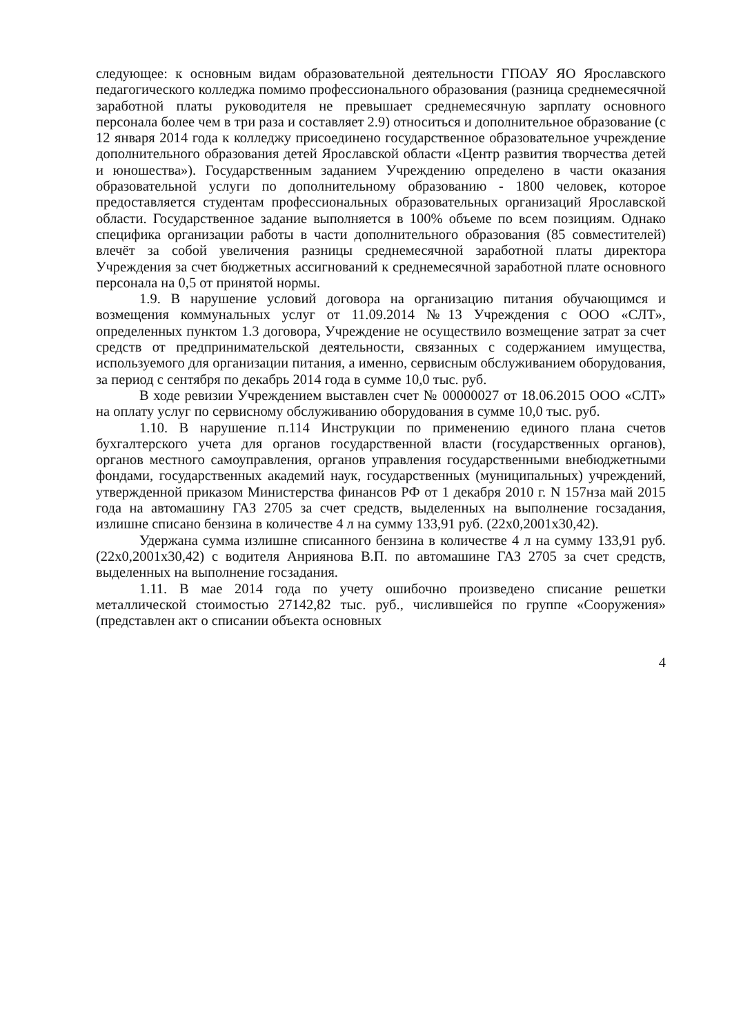следующее: к основным видам образовательной деятельности ГПОАУ ЯО Ярославского педагогического колледжа помимо профессионального образования (разница среднемесячной заработной платы руководителя не превышает среднемесячную зарплату основного персонала более чем в три раза и составляет 2.9) относиться и дополнительное образование (с 12 января 2014 года к колледжу присоединено государственное образовательное учреждение дополнительного образования детей Ярославской области «Центр развития творчества детей и юношества»). Государственным заданием Учреждению определено в части оказания образовательной услуги по дополнительному образованию - 1800 человек, которое предоставляется студентам профессиональных образовательных организаций Ярославской области. Государственное задание выполняется в 100% объеме по всем позициям. Однако специфика организации работы в части дополнительного образования (85 совместителей) влечёт за собой увеличения разницы среднемесячной заработной платы директора Учреждения за счет бюджетных ассигнований к среднемесячной заработной плате основного персонала на 0,5 от принятой нормы.
1.9. В нарушение условий договора на организацию питания обучающимся и возмещения коммунальных услуг от 11.09.2014 №13 Учреждения с ООО «СЛТ», определенных пунктом 1.3 договора, Учреждение не осуществило возмещение затрат за счет средств от предпринимательской деятельности, связанных с содержанием имущества, используемого для организации питания, а именно, сервисным обслуживанием оборудования, за период с сентября по декабрь 2014 года в сумме 10,0 тыс. руб.
В ходе ревизии Учреждением выставлен счет № 00000027 от 18.06.2015 ООО «СЛТ» на оплату услуг по сервисному обслуживанию оборудования в сумме 10,0 тыс. руб.
1.10. В нарушение п.114 Инструкции по применению единого плана счетов бухгалтерского учета для органов государственной власти (государственных органов), органов местного самоуправления, органов управления государственными внебюджетными фондами, государственных академий наук, государственных (муниципальных) учреждений, утвержденной приказом Министерства финансов РФ от 1 декабря 2010 г. N 157нза май 2015 года на автомашину ГАЗ 2705 за счет средств, выделенных на выполнение госзадания, излишне списано бензина в количестве 4 л на сумму 133,91 руб. (22х0,2001х30,42).
Удержана сумма излишне списанного бензина в количестве 4 л на сумму 133,91 руб. (22х0,2001х30,42) с водителя Анриянова В.П. по автомашине ГАЗ 2705 за счет средств, выделенных на выполнение госзадания.
1.11. В мае 2014 года по учету ошибочно произведено списание решетки металлической стоимостью 27142,82 тыс. руб., числившейся по группе «Сооружения» (представлен акт о списании объекта основных
4